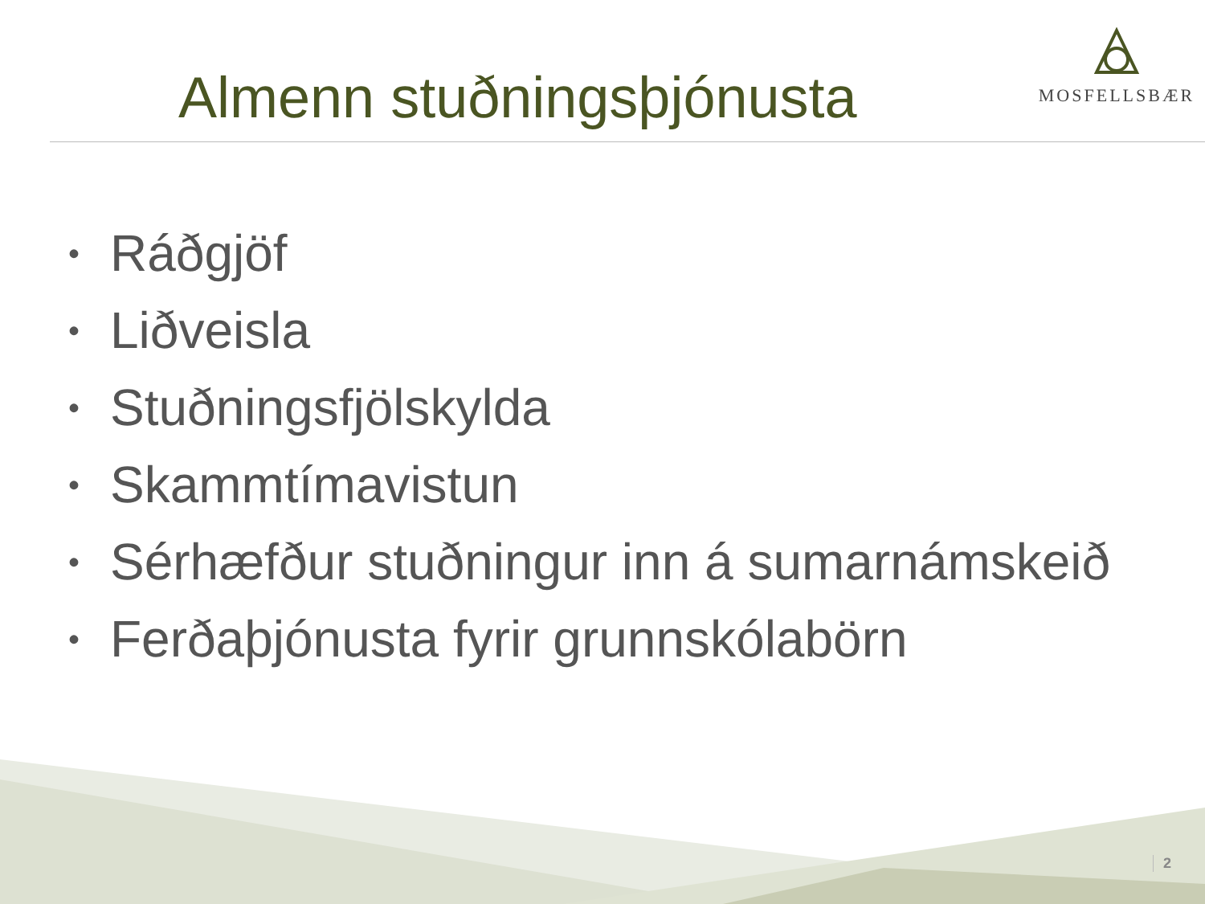Almenn stuðningsþjónusta
MOSFELLSBÆR
• Ráðgjöf
• Liðveisla
• Stuðningsfjölskylda
• Skammtímavistun
• Sérhæfður stuðningur inn á sumarnámskeið
• Ferðaþjónusta fyrir grunnskólabörn
2